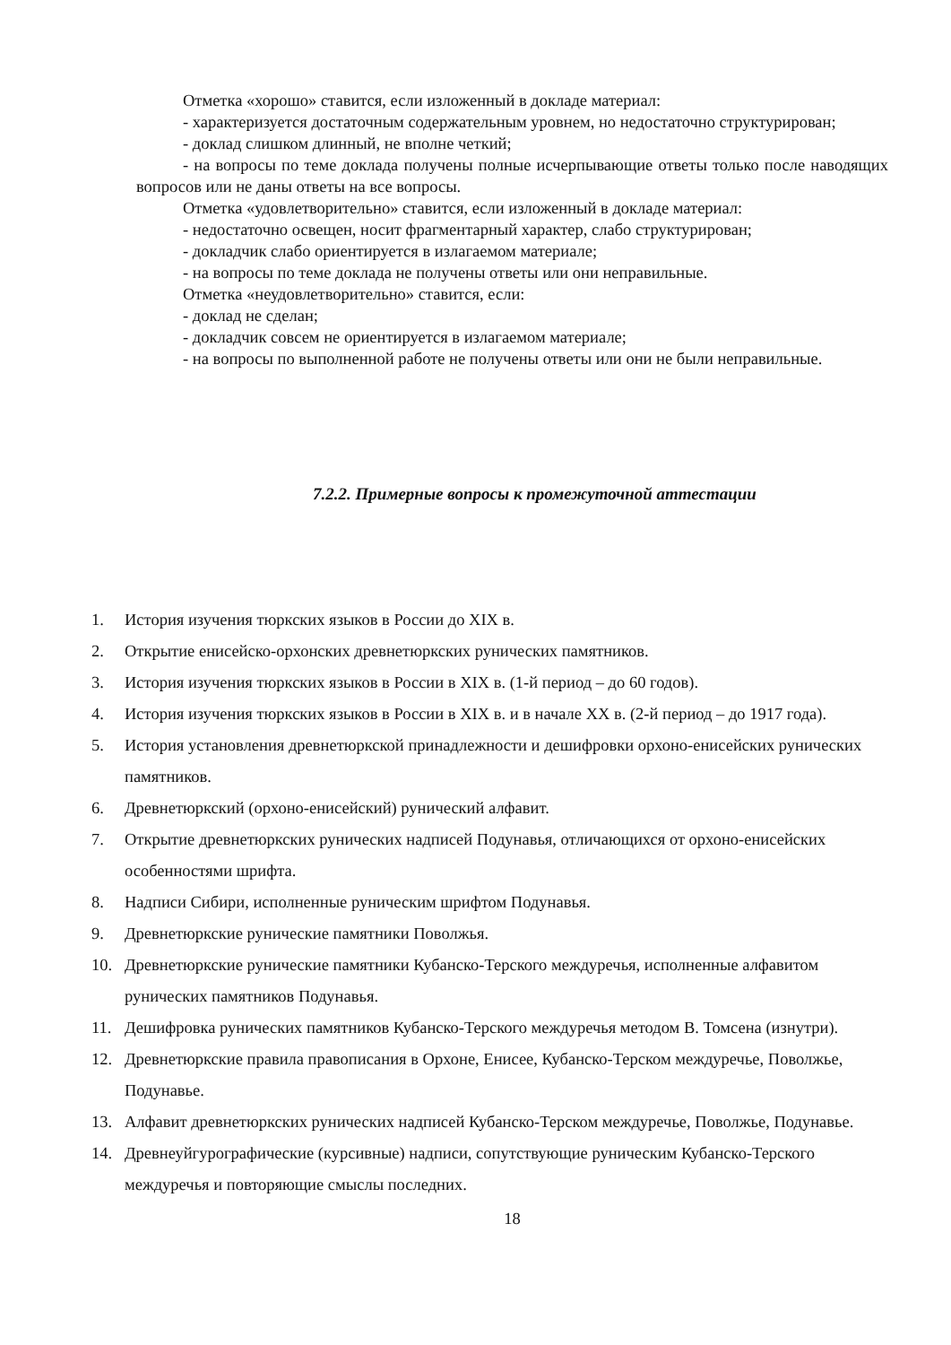Отметка «хорошо» ставится, если изложенный в докладе материал:
- характеризуется достаточным содержательным уровнем, но недостаточно структурирован;
- доклад слишком длинный, не вполне четкий;
- на вопросы по теме доклада получены полные исчерпывающие ответы только после наводящих вопросов или не даны ответы на все вопросы.
Отметка «удовлетворительно» ставится, если изложенный в докладе материал:
- недостаточно освещен, носит фрагментарный характер, слабо структурирован;
- докладчик слабо ориентируется в излагаемом материале;
- на вопросы по теме доклада не получены ответы или они неправильные.
Отметка «неудовлетворительно» ставится, если:
- доклад не сделан;
- докладчик совсем не ориентируется в излагаемом материале;
- на вопросы по выполненной работе не получены ответы или они не были неправильные.
7.2.2. Примерные вопросы к промежуточной аттестации
1. История изучения тюркских языков в России до XIX в.
2. Открытие енисейско-орхонских древнетюркских рунических памятников.
3. История изучения тюркских языков в России в XIX в. (1-й период – до 60 годов).
4. История изучения тюркских языков в России в XIX в. и в начале XX в. (2-й период – до 1917 года).
5. История установления древнетюркской принадлежности и дешифровки орхоно-енисейских рунических памятников.
6. Древнетюркский (орхоно-енисейский) рунический алфавит.
7. Открытие древнетюркских рунических надписей Подунавья, отличающихся от орхоно-енисейских особенностями шрифта.
8. Надписи Сибири, исполненные руническим шрифтом Подунавья.
9. Древнетюркские рунические памятники Поволжья.
10. Древнетюркские рунические памятники Кубанско-Терского междуречья, исполненные алфавитом рунических памятников Подунавья.
11. Дешифровка рунических памятников Кубанско-Терского междуречья методом В. Томсена (изнутри).
12. Древнетюркские правила правописания в Орхоне, Енисее, Кубанско-Терском междуречье, Поволжье, Подунавье.
13. Алфавит древнетюркских рунических надписей Кубанско-Терском междуречье, Поволжье, Подунавье.
14. Древнеуйгурографические (курсивные) надписи, сопутствующие руническим Кубанско-Терского междуречья и повторяющие смыслы последних.
18